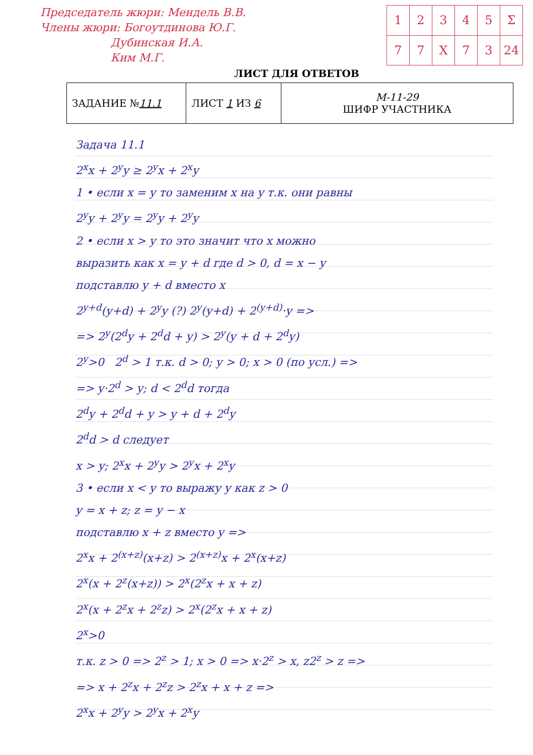Председатель жюри: Мендель В.В.
Члены жюри: Богоутдинова Ю.Г.
Дубинская И.А.
Ким М.Г.
| 1 | 2 | 3 | 4 | 5 | Σ |
| 7 | 7 | X | 7 | 3 | 24 |
ЛИСТ ДЛЯ ОТВЕТОВ
| ЗАДАНИЕ № 11.1 | ЛИСТ 1 ИЗ 6 | М-11-29 ШИФР УЧАСТНИКА |
Задача 11.1
2<sup>x</sup>x + 2<sup>y</sup>y ≥ 2<sup>y</sup>x + 2<sup>x</sup>y
1 • если x = y то заменим x на y т.к. они равны
2<sup>y</sup>y + 2<sup>y</sup>y = 2<sup>y</sup>y + 2<sup>y</sup>y
2 • если x > y то это значит что x можно
выразить как x = y + d где d > 0, d = x − y
подставлю y + d вместо x
2<sup>y+d</sup>(y+d) + 2<sup>y</sup>y (?) 2<sup>y</sup>(y+d) + 2<sup>(y+d)</sup>·y =>
=> 2<sup>y</sup>(2<sup>d</sup>y + 2<sup>d</sup>d + y) > 2<sup>y</sup>(y + d + 2<sup>d</sup>y)
2<sup>y</sup>>0 2<sup>d</sup> > 1 т.к. d > 0; y > 0; x > 0 (по усл.) =>
=> y·2<sup>d</sup> > y; d < 2<sup>d</sup>d тогда
2<sup>d</sup>y + 2<sup>d</sup>d + y > y + d + 2<sup>d</sup>y
2<sup>d</sup>d > d следует
x > y; 2<sup>x</sup>x + 2<sup>y</sup>y > 2<sup>y</sup>x + 2<sup>x</sup>y
3 • если x < y то выражу y как z > 0
y = x + z; z = y − x
подставлю x + z вместо y =>
2<sup>x</sup>x + 2<sup>(x+z)</sup>(x+z) > 2<sup>(x+z)</sup>x + 2<sup>x</sup>(x+z)
2<sup>x</sup>(x + 2<sup>z</sup>(x+z)) > 2<sup>x</sup>(2<sup>z</sup>x + x + z)
2<sup>x</sup>(x + 2<sup>z</sup>x + 2<sup>z</sup>z) > 2<sup>x</sup>(2<sup>z</sup>x + x + z)
2<sup>x</sup>>0
т.к. z > 0 => 2<sup>z</sup> > 1; x > 0 => x·2<sup>z</sup> > x, z2<sup>z</sup> > z =>
=> x + 2<sup>z</sup>x + 2<sup>z</sup>z > 2<sup>z</sup>x + x + z =>
2<sup>x</sup>x + 2<sup>y</sup>y > 2<sup>y</sup>x + 2<sup>x</sup>y